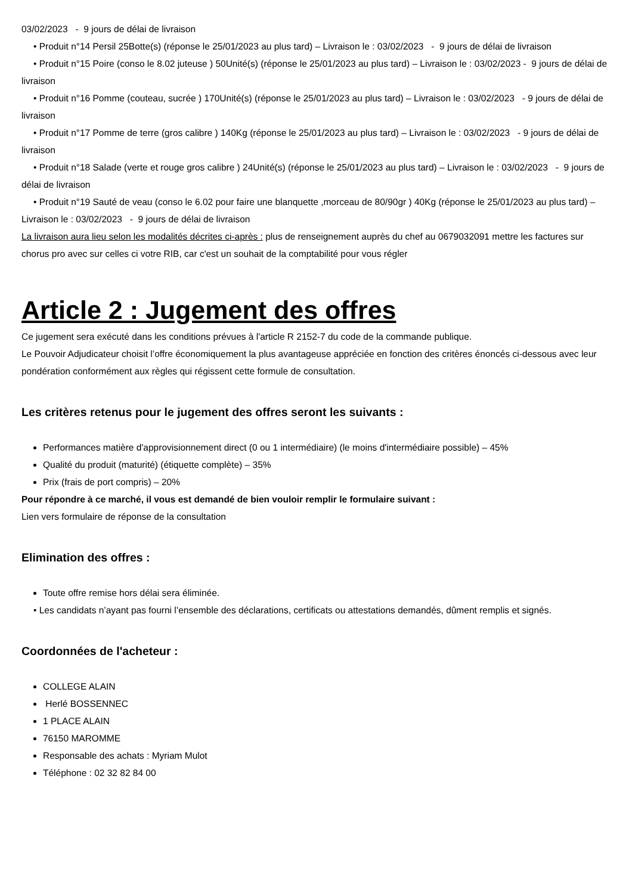03/02/2023 - 9 jours de délai de livraison
• Produit n°14 Persil 25Botte(s) (réponse le 25/01/2023 au plus tard) – Livraison le : 03/02/2023 - 9 jours de délai de livraison
• Produit n°15 Poire (conso le 8.02 juteuse ) 50Unité(s) (réponse le 25/01/2023 au plus tard) – Livraison le : 03/02/2023 - 9 jours de délai de livraison
• Produit n°16 Pomme (couteau, sucrée ) 170Unité(s) (réponse le 25/01/2023 au plus tard) – Livraison le : 03/02/2023 - 9 jours de délai de livraison
• Produit n°17 Pomme de terre (gros calibre ) 140Kg (réponse le 25/01/2023 au plus tard) – Livraison le : 03/02/2023 - 9 jours de délai de livraison
• Produit n°18 Salade (verte et rouge gros calibre ) 24Unité(s) (réponse le 25/01/2023 au plus tard) – Livraison le : 03/02/2023 - 9 jours de délai de livraison
• Produit n°19 Sauté de veau (conso le 6.02 pour faire une blanquette ,morceau de 80/90gr ) 40Kg (réponse le 25/01/2023 au plus tard) – Livraison le : 03/02/2023 - 9 jours de délai de livraison
La livraison aura lieu selon les modalités décrites ci-après : plus de renseignement auprès du chef au 0679032091 mettre les factures sur chorus pro avec sur celles ci votre RIB, car c'est un souhait de la comptabilité pour vous régler
Article 2 : Jugement des offres
Ce jugement sera exécuté dans les conditions prévues à l'article R 2152-7 du code de la commande publique.
Le Pouvoir Adjudicateur choisit l’offre économiquement la plus avantageuse appréciée en fonction des critères énoncés ci-dessous avec leur pondération conformément aux règles qui régissent cette formule de consultation.
Les critères retenus pour le jugement des offres seront les suivants :
Performances matière d'approvisionnement direct (0 ou 1 intermédiaire) (le moins d'intermédiaire possible) – 45%
Qualité du produit (maturité) (étiquette complète) – 35%
Prix (frais de port compris) – 20%
Pour répondre à ce marché, il vous est demandé de bien vouloir remplir le formulaire suivant :
Lien vers formulaire de réponse de la consultation
Elimination des offres :
Toute offre remise hors délai sera éliminée.
• Les candidats n’ayant pas fourni l’ensemble des déclarations, certificats ou attestations demandés, dûment remplis et signés.
Coordonnées de l'acheteur :
COLLEGE ALAIN
Herlé BOSSENNEC
1 PLACE ALAIN
76150 MAROMME
Responsable des achats : Myriam Mulot
Téléphone : 02 32 82 84 00